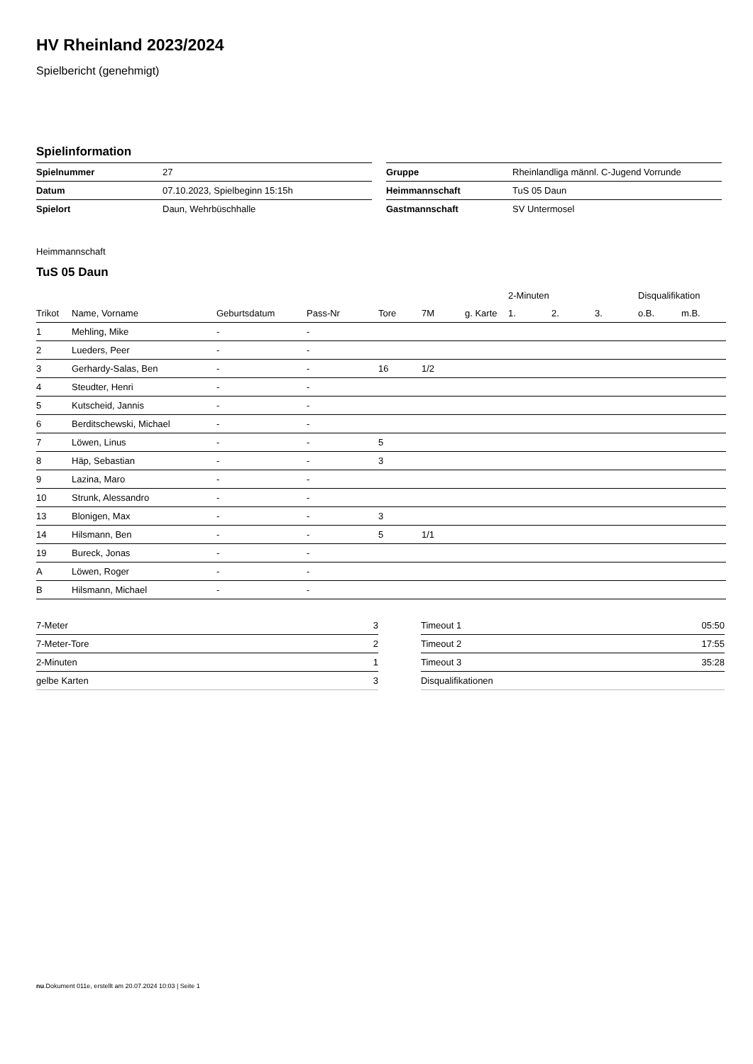HV Rheinland 2023/2024
Spielbericht (genehmigt)
Spielinformation
| Spielnummer | 27 |
| Datum | 07.10.2023, Spielbeginn 15:15h |
| Spielort | Daun, Wehrbüschhalle |
| Gruppe | Rheinlandliga männl. C-Jugend Vorrunde |
| Heimmannschaft | TuS 05 Daun |
| Gastmannschaft | SV Untermosel |
Heimmannschaft
TuS 05 Daun
| | | | | | | | 2-Minuten | | | Disqualifikation | |
| --- | --- | --- | --- | --- | --- | --- | --- | --- | --- | --- | --- |
| Trikot | Name, Vorname | Geburtsdatum | Pass-Nr | Tore | 7M | g. Karte | 1. | 2. | 3. | o.B. | m.B. |
| 1 | Mehling, Mike | - | - | | | | | | | | |
| 2 | Lueders, Peer | - | - | | | | | | | | |
| 3 | Gerhardy-Salas, Ben | - | - | 16 | 1/2 | | | | | | |
| 4 | Steudter, Henri | - | - | | | | | | | | |
| 5 | Kutscheid, Jannis | - | - | | | | | | | | |
| 6 | Berditschewski, Michael | - | - | | | | | | | | |
| 7 | Löwen, Linus | - | - | 5 | | | | | | | |
| 8 | Häp, Sebastian | - | - | 3 | | | | | | | |
| 9 | Lazina, Maro | - | - | | | | | | | | |
| 10 | Strunk, Alessandro | - | - | | | | | | | | |
| 13 | Blonigen, Max | - | - | 3 | | | | | | | |
| 14 | Hilsmann, Ben | - | - | 5 | 1/1 | | | | | | |
| 19 | Bureck, Jonas | - | - | | | | | | | | |
| A | Löwen, Roger | - | - | | | | | | | | |
| B | Hilsmann, Michael | - | - | | | | | | | | |
| 7-Meter | 3 |
| 7-Meter-Tore | 2 |
| 2-Minuten | 1 |
| gelbe Karten | 3 |
| Timeout 1 | 05:50 |
| Timeout 2 | 17:55 |
| Timeout 3 | 35:28 |
| Disqualifikationen | |
nu.Dokument 011e, erstellt am 20.07.2024 10:03 | Seite 1